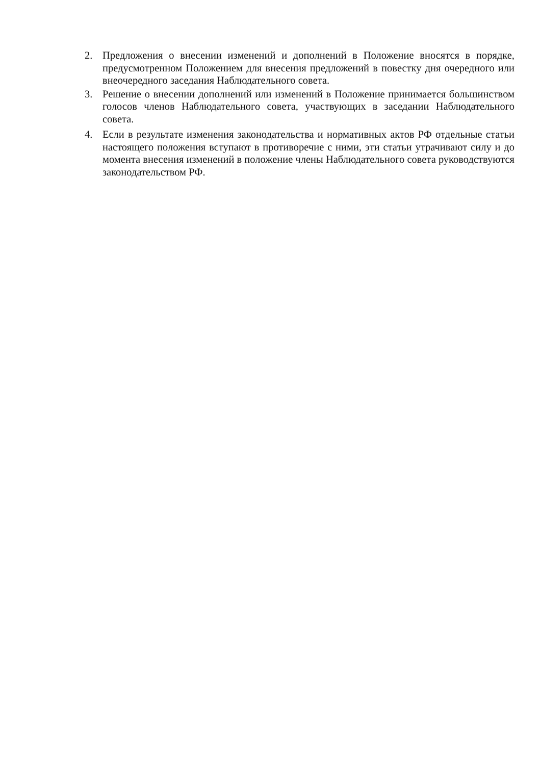2. Предложения о внесении изменений и дополнений в Положение вносятся в порядке, предусмотренном Положением для внесения предложений в повестку дня очередного или внеочередного заседания Наблюдательного совета.
3. Решение о внесении дополнений или изменений в Положение принимается большинством голосов членов Наблюдательного совета, участвующих в заседании Наблюдательного совета.
4. Если в результате изменения законодательства и нормативных актов РФ отдельные статьи настоящего положения вступают в противоречие с ними, эти статьи утрачивают силу и до момента внесения изменений в положение члены Наблюдательного совета руководствуются законодательством РФ.